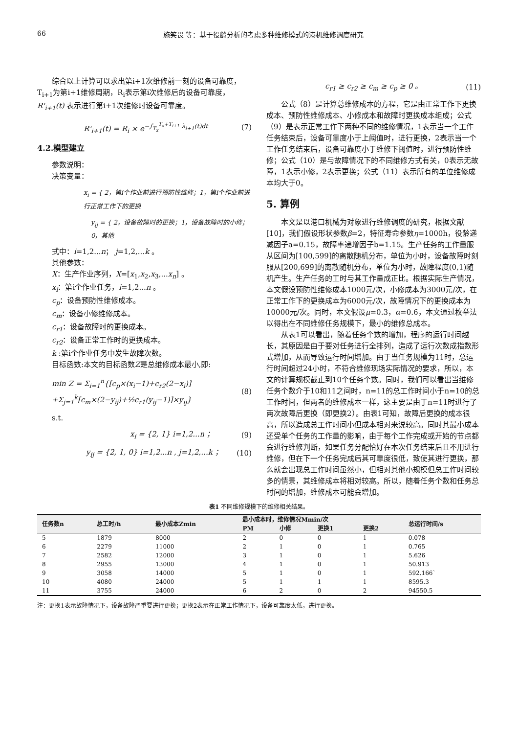66 施笑畏 等：基于役龄分析的考虑多种维修模式的港机维修调度研究
综合以上计算可以求出第i+1次维修前一刻的设备可靠度，T<sub>i+1</sub>为第i+1维修周期，R<sub>i</sub>表示第i次维修后的设备可靠度，R'<sub>i+1</sub>(t) 表示进行第i+1次维修时设备可靠度。
R'<sub>i+1</sub>(t) = R<sub>i</sub> × e<sup>−∫<sub>T<sub>x</sub></sub><sup>T<sub>x</sub>+T<sub>i+1</sub></sup> λ<sub>i+1</sub>(t)dt</sup> (7)
4.2.模型建立
参数说明：
决策变量：
x<sub>i</sub> = { 2，第i个作业前进行预防性维修；1，第i个作业前进行正常工作下的更换
y<sub>ij</sub> = { 2，设备故障时的更换；1，设备故障时的小修；0，其他
式中：i=1,2...n； j=1,2,...k 。
其他参数：
X：生产作业序列，X=[x<sub>1</sub>,x<sub>2</sub>,x<sub>3</sub>,...x<sub>n</sub>] 。
x<sub>i</sub>：第i个作业任务，i=1,2...n 。
c<sub>p</sub>：设备预防性维修成本。
c<sub>m</sub>：设备小修维修成本。
c<sub>r1</sub>：设备故障时的更换成本。
c<sub>r2</sub>：设备正常工作时的更换成本。
k :第i个作业任务中发生故障次数。
目标函数:本文的目标函数Z是总维修成本最小,即:
min Z = Σ<sub>i=1</sub><sup>n</sup>{[c<sub>p</sub>×(x<sub>i</sub>−1)+c<sub>r2</sub>(2−x<sub>i</sub>)]
+Σ<sub>j=1</sub><sup>k</sup>[c<sub>m</sub>×(2−y<sub>ij</sub>)+½c<sub>r1</sub>(y<sub>ij</sub>−1)]×y<sub>ij</sub>} (8)
s.t.
x<sub>i</sub> = {2, 1} i=1,2...n ； (9)
y<sub>ij</sub> = {2, 1, 0} i=1,2...n , j=1,2,...k ； (10)
c<sub>r1</sub> ≥ c<sub>r2</sub> ≥ c<sub>m</sub> ≥ c<sub>p</sub> ≥ 0 。 (11)
公式（8）是计算总维修成本的方程，它是由正常工作下更换成本、预防性维修成本、小修成本和故障时更换成本组成；公式（9）是表示正常工作下两种不同的维修情况，1表示当一个工作任务结束后，设备可靠度小于上阈值时，进行更换，2表示当一个工作任务结束后，设备可靠度小于维修下阈值时，进行预防性维修；公式（10）是与故障情况下的不同维修方式有关，0表示无故障，1表示小修，2表示更换；公式（11）表示所有的单位维修成本均大于0。
5. 算例
本文是以港口机械为对象进行维修调度的研究，根据文献[10]，我们假设形状参数β=2，特征寿命参数η=1000h，役龄递减因子a=0.15，故障率递增因子b=1.15。生产任务的工作量服从区间为[100,599]的离散随机分布，单位为小时，设备故障时刻服从[200,699]的离散随机分布，单位为小时，故障程度(0,1)随机产生。生产任务的工时与其工作量成正比。根据实际生产情况，本文假设预防性维修成本1000元/次，小修成本为3000元/次，在正常工作下的更换成本为6000元/次，故障情况下的更换成本为10000元/次。同时，本文假设μ=0.3，α=0.6，本文通过枚举法以得出在不同维修任务规模下，最小的维修总成本。
从表1可以看出，随着任务个数的增加，程序的运行时间越长，其原因是由于要对任务进行全排列，造成了运行次数成指数形式增加，从而导致运行时间增加。由于当任务规模为11时，总运行时间超过24小时，不符合维修现场实际情况的要求，所以，本文的计算规模截止到10个任务个数。同时，我们可以看出当维修任务个数介于10和11之间时，n=11的总工作时间小于n=10的总工作时间，但两者的维修成本一样，这主要是由于n=11时进行了两次故障后更换（即更换2）。由表1可知，故障后更换的成本很高，所以造成总工作时间小但成本相对来说较高。同时其最小成本还受单个任务的工作量的影响，由于每个工作完成或开始的节点都会进行维修判断，如果任务分配恰好在本次任务结束后且不用进行维修，但在下一个任务完成后其可靠度很低，致使其进行更换，那么就会出现总工作时间虽然小，但相对其他小规模但总工作时间较多的情景，其维修成本将相对较高。所以，随着任务个数和任务总时间的增加，维修成本可能会增加。
表1 不同维修规模下的维修相关结果。
| 任务数n | 总工时/h | 最小成本Zmin | 最小成本时，维修情况Mmin/次 | | | | 总运行时间/s |
| --- | --- | --- | --- | --- | --- | --- | --- |
| | | | PM | 小修 | 更换1 | 更换2 | |
| 5 | 1879 | 8000 | 2 | 0 | 0 | 1 | 0.078 |
| 6 | 2279 | 11000 | 2 | 1 | 0 | 1 | 0.765 |
| 7 | 2582 | 12000 | 3 | 1 | 0 | 1 | 5.626 |
| 8 | 2955 | 13000 | 4 | 1 | 0 | 1 | 50.913 |
| 9 | 3058 | 14000 | 5 | 1 | 0 | 1 | 592.166` |
| 10 | 4080 | 24000 | 5 | 1 | 1 | 1 | 8595.3 |
| 11 | 3755 | 24000 | 6 | 2 | 0 | 2 | 94550.5 |
注：更换1表示故障情况下，设备故障严重要进行更换；更换2表示在正常工作情况下，设备可靠度太低，进行更换。